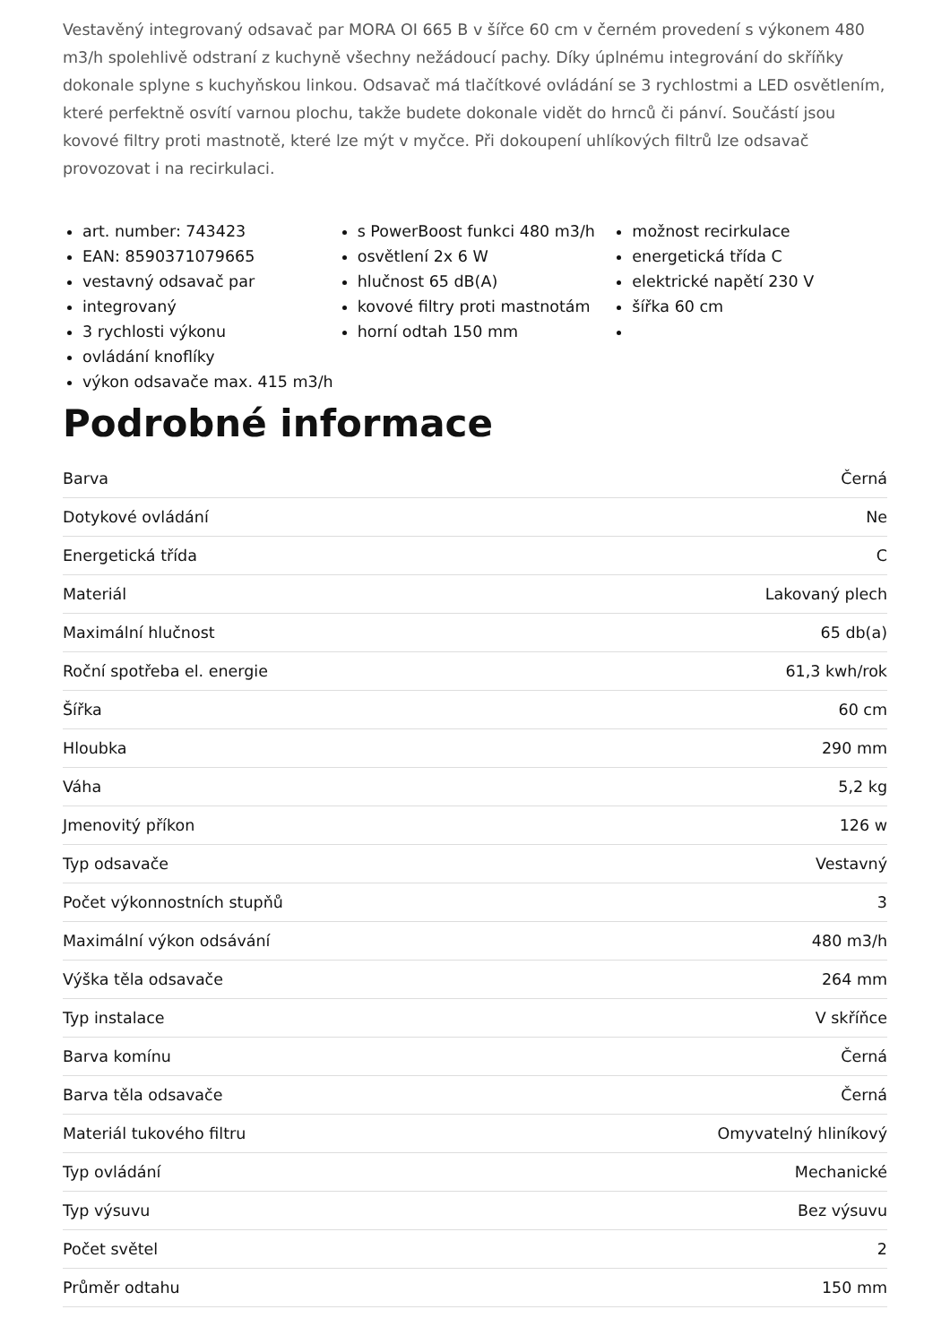Vestavěný integrovaný odsavač par MORA OI 665 B v šířce 60 cm v černém provedení s výkonem 480 m3/h spolehlivě odstraní z kuchyně všechny nežádoucí pachy. Díky úplnému integrování do skříňky dokonale splyne s kuchyňskou linkou. Odsavač má tlačítkové ovládání se 3 rychlostmi a LED osvětlením, které perfektně osvítí varnou plochu, takže budete dokonale vidět do hrnců či pánví. Součástí jsou kovové filtry proti mastnotě, které lze mýt v myčce. Při dokoupení uhlíkových filtrů lze odsavač provozovat i na recirkulaci.
art. number: 743423
EAN: 8590371079665
vestavný odsavač par
integrovaný
3 rychlosti výkonu
ovládání knoflíky
výkon odsavače max. 415 m3/h
s PowerBoost funkci 480 m3/h
osvětlení 2x 6 W
hlučnost 65 dB(A)
kovové filtry proti mastnotám
horní odtah 150 mm
možnost recirkulace
energetická třída C
elektrické napětí 230 V
šířka 60 cm
Podrobné informace
| Barva | Černá |
| Dotykové ovládání | Ne |
| Energetická třída | C |
| Materiál | Lakovaný plech |
| Maximální hlučnost | 65 db(a) |
| Roční spotřeba el. energie | 61,3 kwh/rok |
| Šířka | 60 cm |
| Hloubka | 290 mm |
| Váha | 5,2 kg |
| Jmenovitý příkon | 126 w |
| Typ odsavače | Vestavný |
| Počet výkonnostních stupňů | 3 |
| Maximální výkon odsávání | 480 m3/h |
| Výška těla odsavače | 264 mm |
| Typ instalace | V skříňce |
| Barva komínu | Černá |
| Barva těla odsavače | Černá |
| Materiál tukového filtru | Omyvatelný hliníkový |
| Typ ovládání | Mechanické |
| Typ výsuvu | Bez výsuvu |
| Počet světel | 2 |
| Průměr odtahu | 150 mm |